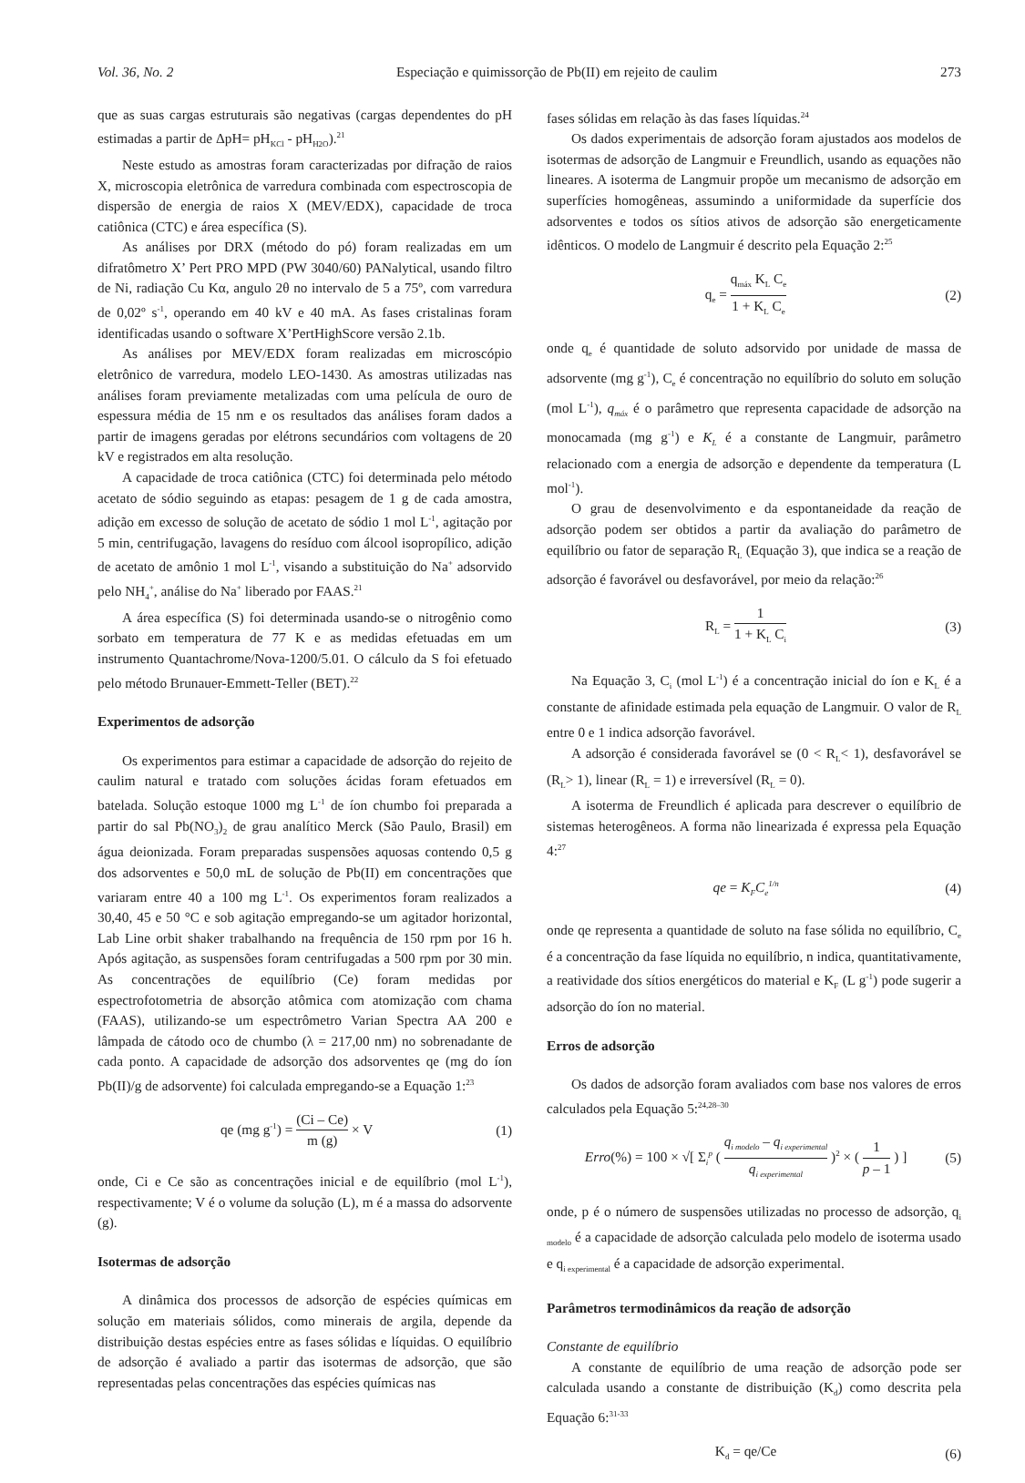Vol. 36, No. 2 Especiação e quimissorção de Pb(II) em rejeito de caulim 273
que as suas cargas estruturais são negativas (cargas dependentes do pH estimadas a partir de ΔpH= pH<sub>KCl</sub> - pH<sub>H2O</sub>).<sup>21</sup>
Neste estudo as amostras foram caracterizadas por difração de raios X, microscopia eletrônica de varredura combinada com espectroscopia de dispersão de energia de raios X (MEV/EDX), capacidade de troca catiônica (CTC) e área específica (S).
As análises por DRX (método do pó) foram realizadas em um difratômetro X’ Pert PRO MPD (PW 3040/60) PANalytical, usando filtro de Ni, radiação Cu Kα, angulo 2θ no intervalo de 5 a 75º, com varredura de 0,02º s<sup>-1</sup>, operando em 40 kV e 40 mA. As fases cristalinas foram identificadas usando o software X’PertHighScore versão 2.1b.
As análises por MEV/EDX foram realizadas em microscópio eletrônico de varredura, modelo LEO-1430. As amostras utilizadas nas análises foram previamente metalizadas com uma película de ouro de espessura média de 15 nm e os resultados das análises foram dados a partir de imagens geradas por elétrons secundários com voltagens de 20 kV e registrados em alta resolução.
A capacidade de troca catiônica (CTC) foi determinada pelo método acetato de sódio seguindo as etapas: pesagem de 1 g de cada amostra, adição em excesso de solução de acetato de sódio 1 mol L<sup>-1</sup>, agitação por 5 min, centrifugação, lavagens do resíduo com álcool isopropílico, adição de acetato de amônio 1 mol L<sup>-1</sup>, visando a substituição do Na<sup>+</sup> adsorvido pelo NH<sub>4</sub><sup>+</sup>, análise do Na<sup>+</sup> liberado por FAAS.<sup>21</sup>
A área específica (S) foi determinada usando-se o nitrogênio como sorbato em temperatura de 77 K e as medidas efetuadas em um instrumento Quantachrome/Nova-1200/5.01. O cálculo da S foi efetuado pelo método Brunauer-Emmett-Teller (BET).<sup>22</sup>
Experimentos de adsorção
Os experimentos para estimar a capacidade de adsorção do rejeito de caulim natural e tratado com soluções ácidas foram efetuados em batelada. Solução estoque 1000 mg L<sup>-1</sup> de íon chumbo foi preparada a partir do sal Pb(NO<sub>3</sub>)<sub>2</sub> de grau analítico Merck (São Paulo, Brasil) em água deionizada. Foram preparadas suspensões aquosas contendo 0,5 g dos adsorventes e 50,0 mL de solução de Pb(II) em concentrações que variaram entre 40 a 100 mg L<sup>-1</sup>. Os experimentos foram realizados a 30,40, 45 e 50 °C e sob agitação empregando-se um agitador horizontal, Lab Line orbit shaker trabalhando na frequência de 150 rpm por 16 h. Após agitação, as suspensões foram centrifugadas a 500 rpm por 30 min. As concentrações de equilíbrio (Ce) foram medidas por espectrofotometria de absorção atômica com atomização com chama (FAAS), utilizando-se um espectrômetro Varian Spectra AA 200 e lâmpada de cátodo oco de chumbo (λ = 217,00 nm) no sobrenadante de cada ponto. A capacidade de adsorção dos adsorventes qe (mg do íon Pb(II)/g de adsorvente) foi calculada empregando-se a Equação 1:<sup>23</sup>
qe (mg g<sup>-1</sup>) = (Ci – Ce) m (g) × V (1)
onde, Ci e Ce são as concentrações inicial e de equilíbrio (mol L<sup>-1</sup>), respectivamente; V é o volume da solução (L), m é a massa do adsorvente (g).
Isotermas de adsorção
A dinâmica dos processos de adsorção de espécies químicas em solução em materiais sólidos, como minerais de argila, depende da distribuição destas espécies entre as fases sólidas e líquidas. O equilíbrio de adsorção é avaliado a partir das isotermas de adsorção, que são representadas pelas concentrações das espécies químicas nas
fases sólidas em relação às das fases líquidas.<sup>24</sup>
Os dados experimentais de adsorção foram ajustados aos modelos de isotermas de adsorção de Langmuir e Freundlich, usando as equações não lineares. A isoterma de Langmuir propõe um mecanismo de adsorção em superfícies homogêneas, assumindo a uniformidade da superfície dos adsorventes e todos os sítios ativos de adsorção são energeticamente idênticos. O modelo de Langmuir é descrito pela Equação 2:<sup>25</sup>
q<sub>e</sub> = q<sub>máx</sub> K<sub>L</sub> C<sub>e</sub> 1 + K<sub>L</sub> C<sub>e</sub> (2)
onde q<sub>e</sub> é quantidade de soluto adsorvido por unidade de massa de adsorvente (mg g<sup>-1</sup>), C<sub>e</sub> é concentração no equilíbrio do soluto em solução (mol L<sup>-1</sup>), q<sub>máx</sub> é o parâmetro que representa capacidade de adsorção na monocamada (mg g<sup>-1</sup>) e K<sub>L</sub> é a constante de Langmuir, parâmetro relacionado com a energia de adsorção e dependente da temperatura (L mol<sup>-1</sup>).
O grau de desenvolvimento e da espontaneidade da reação de adsorção podem ser obtidos a partir da avaliação do parâmetro de equilíbrio ou fator de separação R<sub>L</sub> (Equação 3), que indica se a reação de adsorção é favorável ou desfavorável, por meio da relação:<sup>26</sup>
R<sub>L</sub> = 1 1 + K<sub>L</sub> C<sub>i</sub> (3)
Na Equação 3, C<sub>i</sub> (mol L<sup>-1</sup>) é a concentração inicial do íon e K<sub>L</sub> é a constante de afinidade estimada pela equação de Langmuir. O valor de R<sub>L</sub> entre 0 e 1 indica adsorção favorável.
A adsorção é considerada favorável se (0 < R<sub>L</sub>< 1), desfavorável se (R<sub>L</sub>> 1), linear (R<sub>L</sub> = 1) e irreversível (R<sub>L</sub> = 0).
A isoterma de Freundlich é aplicada para descrever o equilíbrio de sistemas heterogêneos. A forma não linearizada é expressa pela Equação 4:<sup>27</sup>
qe = K<sub>F</sub>C<sub>e</sub><sup>1/n</sup> (4)
onde qe representa a quantidade de soluto na fase sólida no equilíbrio, C<sub>e</sub> é a concentração da fase líquida no equilíbrio, n indica, quantitativamente, a reatividade dos sítios energéticos do material e K<sub>F</sub> (L g<sup>-1</sup>) pode sugerir a adsorção do íon no material.
Erros de adsorção
Os dados de adsorção foram avaliados com base nos valores de erros calculados pela Equação 5:<sup>24,28–30</sup>
Erro(%) = 100 × √[ Σ<sub>i</sub><sup>p</sup> ( q<sub>i modelo</sub> – q<sub>i experimental</sub> q<sub>i experimental</sub> )<sup>2</sup> × ( 1 p – 1 ) ] (5)
onde, p é o número de suspensões utilizadas no processo de adsorção, q<sub>i modelo</sub> é a capacidade de adsorção calculada pelo modelo de isoterma usado e q<sub>i experimental</sub> é a capacidade de adsorção experimental.
Parâmetros termodinâmicos da reação de adsorção
Constante de equilíbrio
A constante de equilíbrio de uma reação de adsorção pode ser calculada usando a constante de distribuição (K<sub>d</sub>) como descrita pela Equação 6:<sup>31-33</sup>
K<sub>d</sub> = qe/Ce (6)